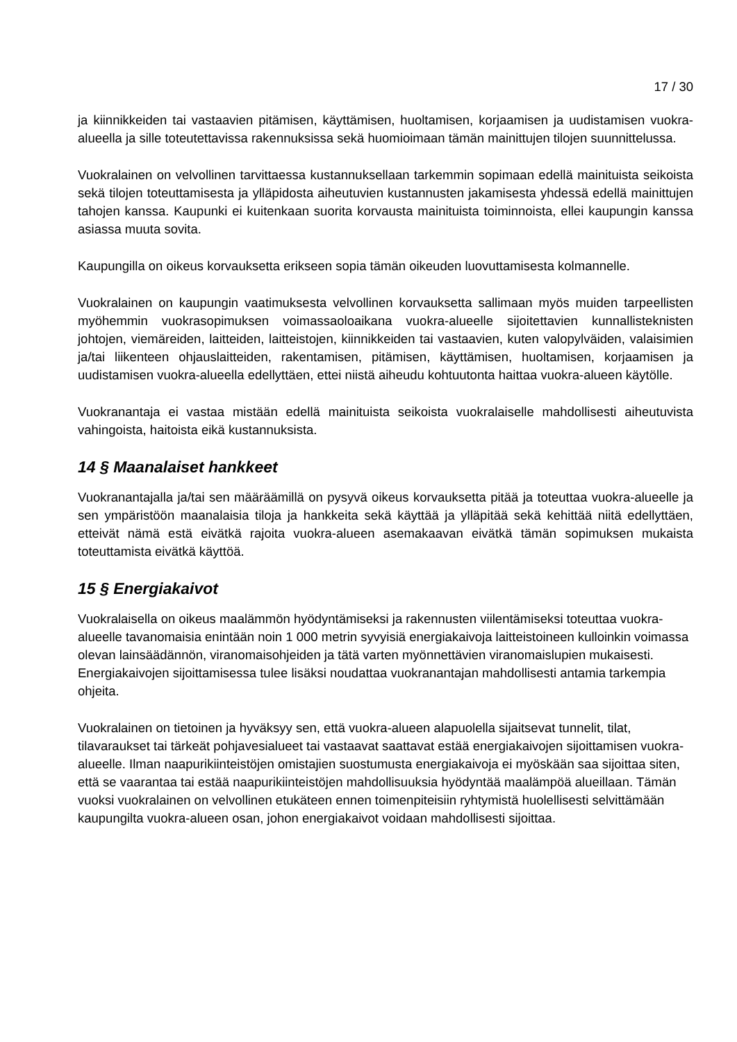17 / 30
ja kiinnikkeiden tai vastaavien pitämisen, käyttämisen, huoltamisen, korjaamisen ja uudistamisen vuokra-alueella ja sille toteutettavissa rakennuksissa sekä huomioimaan tämän mainittujen tilojen suunnittelussa.
Vuokralainen on velvollinen tarvittaessa kustannuksellaan tarkemmin sopimaan edellä mainituista seikoista sekä tilojen toteuttamisesta ja ylläpidosta aiheutuvien kustannusten jakamisesta yhdessä edellä mainittujen tahojen kanssa. Kaupunki ei kuitenkaan suorita korvausta mainituista toiminnoista, ellei kaupungin kanssa asiassa muuta sovita.
Kaupungilla on oikeus korvauksetta erikseen sopia tämän oikeuden luovuttamisesta kolmannelle.
Vuokralainen on kaupungin vaatimuksesta velvollinen korvauksetta sallimaan myös muiden tarpeellisten myöhemmin vuokrasopimuksen voimassaoloaikana vuokra-alueelle sijoitettavien kunnallisteknisten johtojen, viemäreiden, laitteiden, laitteistojen, kiinnikkeiden tai vastaavien, kuten valopylväiden, valaisimien ja/tai liikenteen ohjauslaitteiden, rakentamisen, pitämisen, käyttämisen, huoltamisen, korjaamisen ja uudistamisen vuokra-alueella edellyttäen, ettei niistä aiheudu kohtuutonta haittaa vuokra-alueen käytölle.
Vuokranantaja ei vastaa mistään edellä mainituista seikoista vuokralaiselle mahdollisesti aiheutuvista vahingoista, haitoista eikä kustannuksista.
14 § Maanalaiset hankkeet
Vuokranantajalla ja/tai sen määräämillä on pysyvä oikeus korvauksetta pitää ja toteuttaa vuokra-alueelle ja sen ympäristöön maanalaisia tiloja ja hankkeita sekä käyttää ja ylläpitää sekä kehittää niitä edellyttäen, etteivät nämä estä eivätkä rajoita vuokra-alueen asemakaavan eivätkä tämän sopimuksen mukaista toteuttamista eivätkä käyttöä.
15 § Energiakaivot
Vuokralaisella on oikeus maalämmön hyödyntämiseksi ja rakennusten viilentämiseksi toteuttaa vuokra-alueelle tavanomaisia enintään noin 1 000 metrin syvyisiä energiakaivoja laitteistoineen kulloinkin voimassa olevan lainsäädännön, viranomaisohjeiden ja tätä varten myönnettävien viranomaislupien mukaisesti. Energiakaivojen sijoittamisessa tulee lisäksi noudattaa vuokranantajan mahdollisesti antamia tarkempia ohjeita.
Vuokralainen on tietoinen ja hyväksyy sen, että vuokra-alueen alapuolella sijaitsevat tunnelit, tilat, tilavaraukset tai tärkeät pohjavesialueet tai vastaavat saattavat estää energiakaivojen sijoittamisen vuokra-alueelle. Ilman naapurikiinteistöjen omistajien suostumusta energiakaivoja ei myöskään saa sijoittaa siten, että se vaarantaa tai estää naapurikiinteistöjen mahdollisuuksia hyödyntää maalämpöä alueillaan. Tämän vuoksi vuokralainen on velvollinen etukäteen ennen toimenpiteisiin ryhtymistä huolellisesti selvittämään kaupungilta vuokra-alueen osan, johon energiakaivot voidaan mahdollisesti sijoittaa.